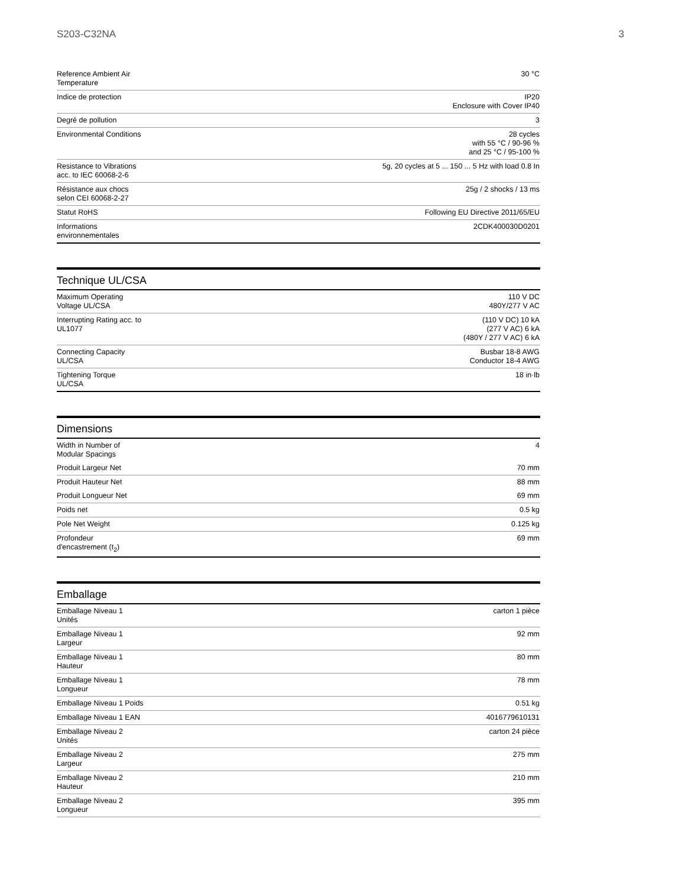S203-C32NA 3
| Reference Ambient Air Temperature | 30 °C |
| Indice de protection | IP20 Enclosure with Cover IP40 |
| Degré de pollution | 3 |
| Environmental Conditions | 28 cycles with 55 °C / 90-96 % and 25 °C / 95-100 % |
| Resistance to Vibrations acc. to IEC 60068-2-6 | 5g, 20 cycles at 5 ... 150 ... 5 Hz with load 0.8 In |
| Résistance aux chocs selon CEI 60068-2-27 | 25g / 2 shocks / 13 ms |
| Statut RoHS | Following EU Directive 2011/65/EU |
| Informations environnementales | 2CDK400030D0201 |
Technique UL/CSA
| Maximum Operating Voltage UL/CSA | 110 V DC 480Y/277 V AC |
| Interrupting Rating acc. to UL1077 | (110 V DC) 10 kA (277 V AC) 6 kA (480Y / 277 V AC) 6 kA |
| Connecting Capacity UL/CSA | Busbar 18-8 AWG Conductor 18-4 AWG |
| Tightening Torque UL/CSA | 18 in·lb |
Dimensions
| Width in Number of Modular Spacings | 4 |
| Produit Largeur Net | 70 mm |
| Produit Hauteur Net | 88 mm |
| Produit Longueur Net | 69 mm |
| Poids net | 0.5 kg |
| Pole Net Weight | 0.125 kg |
| Profondeur d'encastrement (t<sub>2</sub>) | 69 mm |
Emballage
| Emballage Niveau 1 Unités | carton 1 pièce |
| Emballage Niveau 1 Largeur | 92 mm |
| Emballage Niveau 1 Hauteur | 80 mm |
| Emballage Niveau 1 Longueur | 78 mm |
| Emballage Niveau 1 Poids | 0.51 kg |
| Emballage Niveau 1 EAN | 4016779610131 |
| Emballage Niveau 2 Unités | carton 24 pièce |
| Emballage Niveau 2 Largeur | 275 mm |
| Emballage Niveau 2 Hauteur | 210 mm |
| Emballage Niveau 2 Longueur | 395 mm |